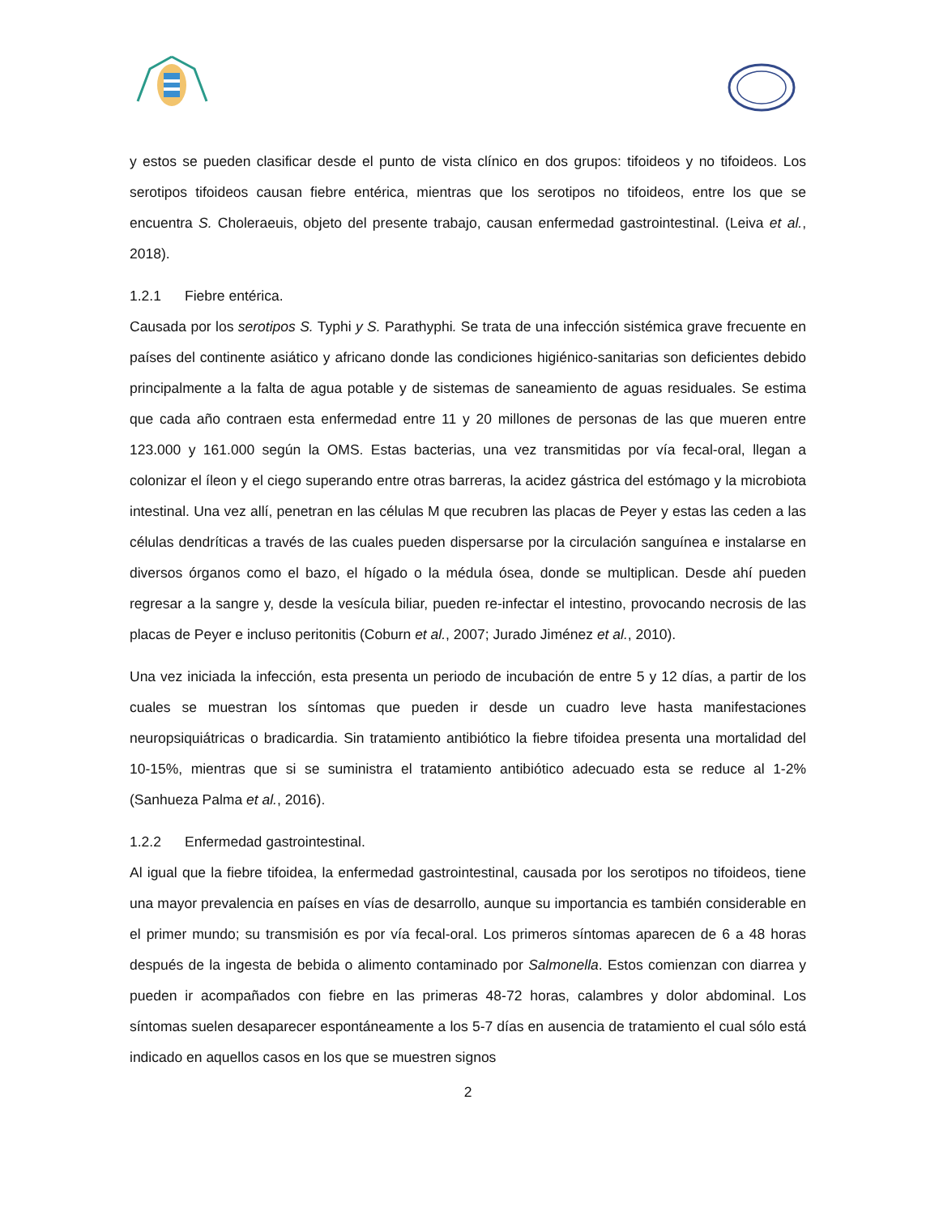y estos se pueden clasificar desde el punto de vista clínico en dos grupos: tifoideos y no tifoideos. Los serotipos tifoideos causan fiebre entérica, mientras que los serotipos no tifoideos, entre los que se encuentra S. Choleraeuis, objeto del presente trabajo, causan enfermedad gastrointestinal. (Leiva et al., 2018).
1.2.1 Fiebre entérica.
Causada por los serotipos S. Typhi y S. Parathyphi. Se trata de una infección sistémica grave frecuente en países del continente asiático y africano donde las condiciones higiénico-sanitarias son deficientes debido principalmente a la falta de agua potable y de sistemas de saneamiento de aguas residuales. Se estima que cada año contraen esta enfermedad entre 11 y 20 millones de personas de las que mueren entre 123.000 y 161.000 según la OMS. Estas bacterias, una vez transmitidas por vía fecal-oral, llegan a colonizar el íleon y el ciego superando entre otras barreras, la acidez gástrica del estómago y la microbiota intestinal. Una vez allí, penetran en las células M que recubren las placas de Peyer y estas las ceden a las células dendríticas a través de las cuales pueden dispersarse por la circulación sanguínea e instalarse en diversos órganos como el bazo, el hígado o la médula ósea, donde se multiplican. Desde ahí pueden regresar a la sangre y, desde la vesícula biliar, pueden re-infectar el intestino, provocando necrosis de las placas de Peyer e incluso peritonitis (Coburn et al., 2007; Jurado Jiménez et al., 2010).
Una vez iniciada la infección, esta presenta un periodo de incubación de entre 5 y 12 días, a partir de los cuales se muestran los síntomas que pueden ir desde un cuadro leve hasta manifestaciones neuropsiquiátricas o bradicardia. Sin tratamiento antibiótico la fiebre tifoidea presenta una mortalidad del 10-15%, mientras que si se suministra el tratamiento antibiótico adecuado esta se reduce al 1-2% (Sanhueza Palma et al., 2016).
1.2.2 Enfermedad gastrointestinal.
Al igual que la fiebre tifoidea, la enfermedad gastrointestinal, causada por los serotipos no tifoideos, tiene una mayor prevalencia en países en vías de desarrollo, aunque su importancia es también considerable en el primer mundo; su transmisión es por vía fecal-oral. Los primeros síntomas aparecen de 6 a 48 horas después de la ingesta de bebida o alimento contaminado por Salmonella. Estos comienzan con diarrea y pueden ir acompañados con fiebre en las primeras 48-72 horas, calambres y dolor abdominal. Los síntomas suelen desaparecer espontáneamente a los 5-7 días en ausencia de tratamiento el cual sólo está indicado en aquellos casos en los que se muestren signos
2